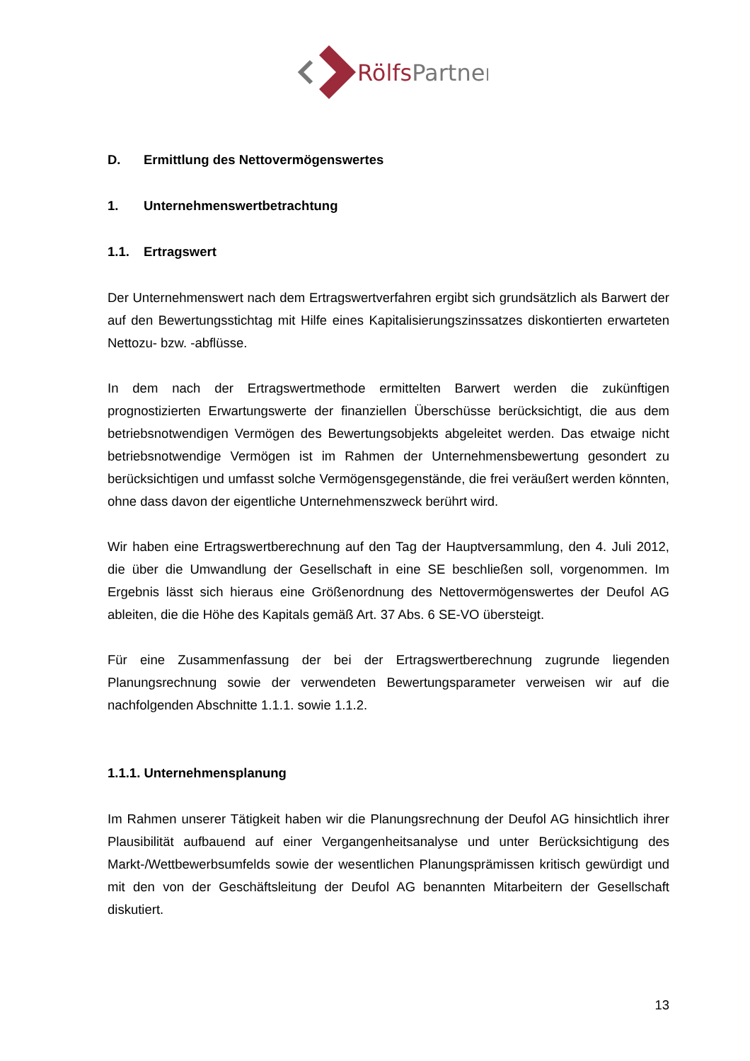RölfsPartner
D. Ermittlung des Nettovermögenswertes
1. Unternehmenswertbetrachtung
1.1. Ertragswert
Der Unternehmenswert nach dem Ertragswertverfahren ergibt sich grundsätzlich als Barwert der auf den Bewertungsstichtag mit Hilfe eines Kapitalisierungszinssatzes diskontierten erwarteten Nettozu- bzw. -abflüsse.
In dem nach der Ertragswertmethode ermittelten Barwert werden die zukünftigen prognostizierten Erwartungswerte der finanziellen Überschüsse berücksichtigt, die aus dem betriebsnotwendigen Vermögen des Bewertungsobjekts abgeleitet werden. Das etwaige nicht betriebsnotwendige Vermögen ist im Rahmen der Unternehmensbewertung gesondert zu berücksichtigen und umfasst solche Vermögensgegenstände, die frei veräußert werden könnten, ohne dass davon der eigentliche Unternehmenszweck berührt wird.
Wir haben eine Ertragswertberechnung auf den Tag der Hauptversammlung, den 4. Juli 2012, die über die Umwandlung der Gesellschaft in eine SE beschließen soll, vorgenommen. Im Ergebnis lässt sich hieraus eine Größenordnung des Nettovermögenswertes der Deufol AG ableiten, die die Höhe des Kapitals gemäß Art. 37 Abs. 6 SE-VO übersteigt.
Für eine Zusammenfassung der bei der Ertragswertberechnung zugrunde liegenden Planungsrechnung sowie der verwendeten Bewertungsparameter verweisen wir auf die nachfolgenden Abschnitte 1.1.1. sowie 1.1.2.
1.1.1. Unternehmensplanung
Im Rahmen unserer Tätigkeit haben wir die Planungsrechnung der Deufol AG hinsichtlich ihrer Plausibilität aufbauend auf einer Vergangenheitsanalyse und unter Berücksichtigung des Markt-/Wettbewerbsumfelds sowie der wesentlichen Planungsprämissen kritisch gewürdigt und mit den von der Geschäftsleitung der Deufol AG benannten Mitarbeitern der Gesellschaft diskutiert.
13